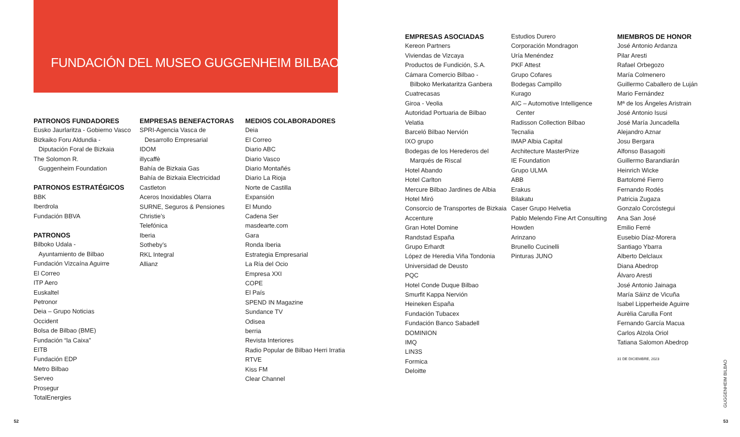FUNDACIÓN DEL MUSEO GUGGENHEIM BILBAO
PATRONOS FUNDADORES
Eusko Jaurlaritza - Gobierno Vasco
Bizkaiko Foru Aldundia -
Diputación Foral de Bizkaia
The Solomon R.
Guggenheim Foundation
PATRONOS ESTRATÉGICOS
BBK
Iberdrola
Fundación BBVA
PATRONOS
Bilboko Udala -
Ayuntamiento de Bilbao
Fundación Vizcaína Aguirre
El Correo
ITP Aero
Euskaltel
Petronor
Deia – Grupo Noticias
Occident
Bolsa de Bilbao (BME)
Fundación “la Caixa”
EITB
Fundación EDP
Metro Bilbao
Serveo
Prosegur
TotalEnergies
EMPRESAS BENEFACTORAS
SPRI-Agencia Vasca de
Desarrollo Empresarial
IDOM
illycaffè
Bahía de Bizkaia Gas
Bahía de Bizkaia Electricidad
Castleton
Aceros Inoxidables Olarra
SURNE, Seguros & Pensiones
Christie’s
Telefónica
Iberia
Sotheby’s
RKL Integral
Allianz
MEDIOS COLABORADORES
Deia
El Correo
Diario ABC
Diario Vasco
Diario Montañés
Diario La Rioja
Norte de Castilla
Expansión
El Mundo
Cadena Ser
masdearte.com
Gara
Ronda Iberia
Estrategia Empresarial
La Ría del Ocio
Empresa XXI
COPE
El País
SPEND IN Magazine
Sundance TV
Odisea
berria
Revista Interiores
Radio Popular de Bilbao Herri Irratia
RTVE
Kiss FM
Clear Channel
EMPRESAS ASOCIADAS
Kereon Partners
Viviendas de Vizcaya
Productos de Fundición, S.A.
Cámara Comercio Bilbao -
Bilboko Merkataritza Ganbera
Cuatrecasas
Giroa - Veolia
Autoridad Portuaria de Bilbao
Velatia
Barceló Bilbao Nervión
IXO grupo
Bodegas de los Herederos del
Marqués de Riscal
Hotel Abando
Hotel Carlton
Mercure Bilbao Jardines de Albia
Hotel Miró
Consorcio de Transportes de Bizkaia
Accenture
Gran Hotel Domine
Randstad España
Grupo Erhardt
López de Heredia Viña Tondonia
Universidad de Deusto
PQC
Hotel Conde Duque Bilbao
Smurfit Kappa Nervión
Heineken España
Fundación Tubacex
Fundación Banco Sabadell
DOMINION
IMQ
LIN3S
Formica
Deloitte
Estudios Durero
Corporación Mondragon
Uría Menéndez
PKF Attest
Grupo Cofares
Bodegas Campillo
Kurago
AIC – Automotive Intelligence
Center
Radisson Collection Bilbao
Tecnalia
IMAP Albia Capital
Architecture MasterPrize
IE Foundation
Grupo ULMA
ABB
Erakus
Bilakatu
Caser Grupo Helvetia
Pablo Melendo Fine Art Consulting
Howden
Arinzano
Brunello Cucinelli
Pinturas JUNO
MIEMBROS DE HONOR
José Antonio Ardanza
Pilar Aresti
Rafael Orbegozo
María Colmenero
Guillermo Caballero de Luján
Mario Fernández
Mª de los Ángeles Aristrain
José Antonio Isusi
José María Juncadella
Alejandro Aznar
Josu Bergara
Alfonso Basagoiti
Guillermo Barandiarán
Heinrich Wicke
Bartolomé Fierro
Fernando Rodés
Patricia Zugaza
Gonzalo Corcóstegui
Ana San José
Emilio Ferré
Eusebio Díaz-Morera
Santiago Ybarra
Alberto Delclaux
Diana Abedrop
Álvaro Aresti
José Antonio Jainaga
María Sáinz de Vicuña
Isabel Lipperheide Aguirre
Aurèlia Carulla Font
Fernando García Macua
Carlos Alzola Oriol
Tatiana Salomon Abedrop
31 DE DICIEMBRE, 2023
52
GUGGENHEIM BILBAO
53